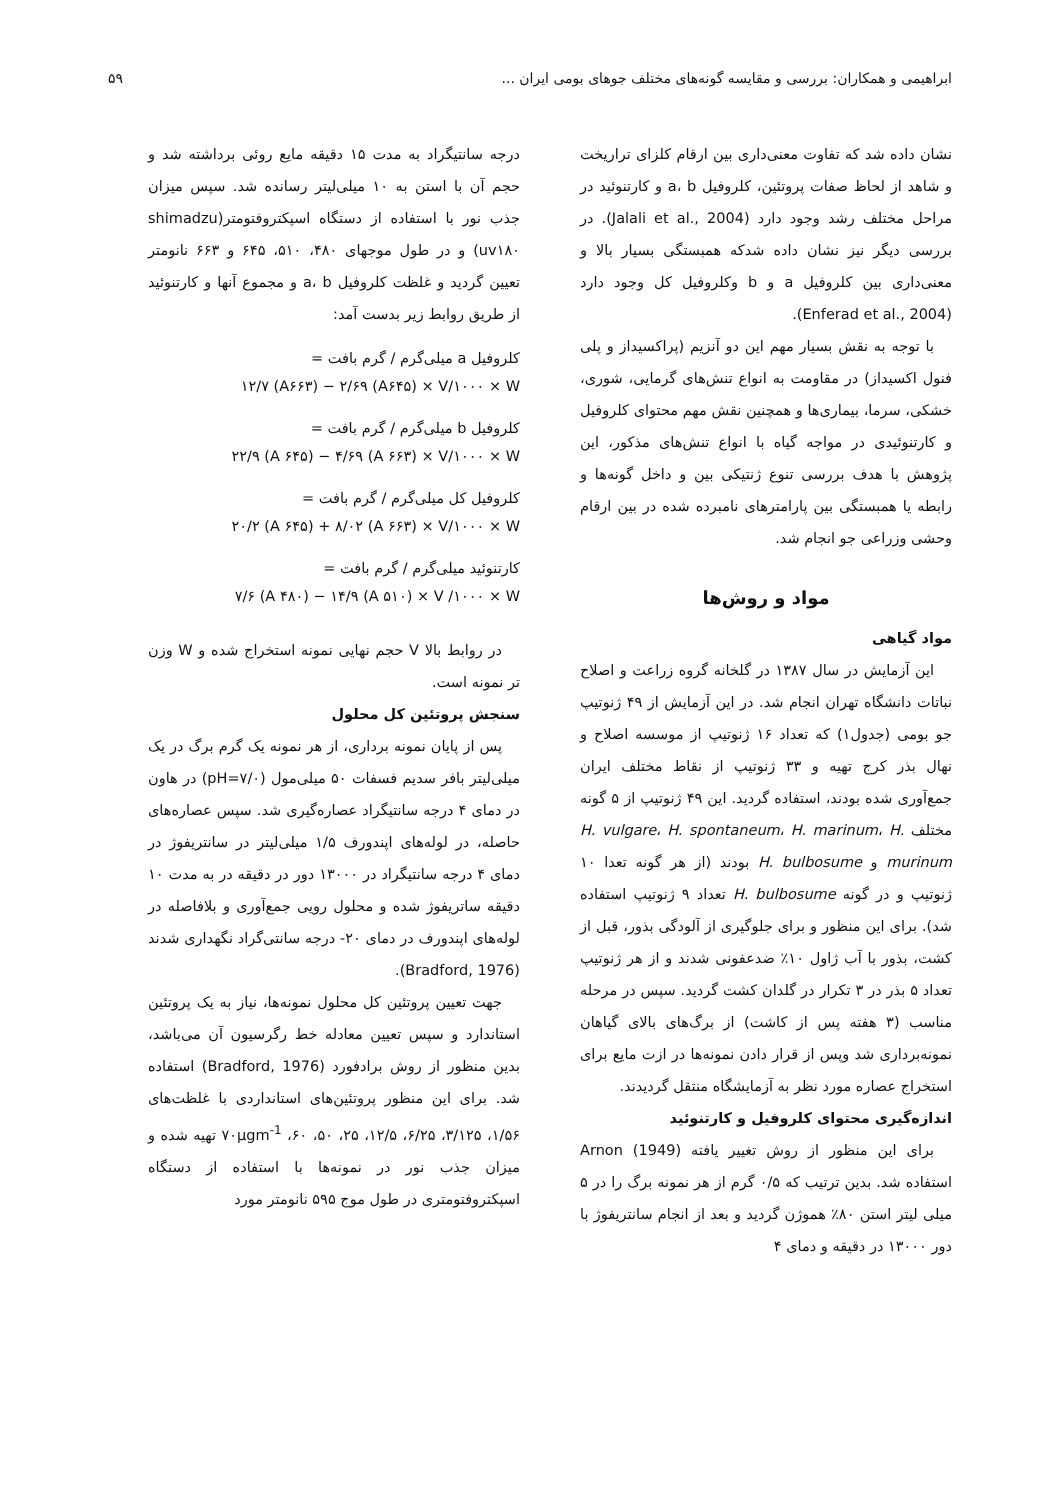ابراهیمی و همکاران: بررسی و مقایسه گونه‌های مختلف جوهای بومی ایران ... ۵۹
نشان داده شد که تفاوت معنی‌داری بین ارقام کلزای تراریخت و شاهد از لحاظ صفات پروتئین، کلروفیل a، b و کارتنوئید در مراحل مختلف رشد وجود دارد (Jalali et al., 2004). در بررسی دیگر نیز نشان داده شدکه همبستگی بسیار بالا و معنی‌داری بین کلروفیل a و b وکلروفیل کل وجود دارد (Enferad et al., 2004).
با توجه به نقش بسیار مهم این دو آنزیم (پراکسیداز و پلی فنول اکسیداز) در مقاومت به انواع تنش‌های گرمایی، شوری، خشکی، سرما، بیماری‌ها و همچنین نقش مهم محتوای کلروفیل و کارتنوئیدی در مواجه گیاه با انواع تنش‌های مذکور، این پژوهش با هدف بررسی تنوع ژنتیکی بین و داخل گونه‌ها و رابطه یا همبستگی بین پارامترهای نامبرده شده در بین ارقام وحشی وزراعی جو انجام شد.
مواد و روش‌ها
مواد گیاهی
این آزمایش در سال ۱۳۸۷ در گلخانه گروه زراعت و اصلاح نباتات دانشگاه تهران انجام شد. در این آزمایش از ۴۹ ژنوتیپ جو بومی (جدول۱) که تعداد ۱۶ ژنوتیپ از موسسه اصلاح و نهال بذر کرج تهیه و ۳۳ ژنوتیپ از نقاط مختلف ایران جمع‌آوری شده بودند، استفاده گردید. این ۴۹ ژنوتیپ از ۵ گونه مختلف H. vulgare، H. spontaneum، H. marinum، H. murinum و H. bulbosume بودند (از هر گونه تعدا ۱۰ ژنوتیپ و در گونه H. bulbosume تعداد ۹ ژنوتیپ استفاده شد). برای این منظور و برای جلوگیری از آلودگی بذور، قبل از کشت، بذور با آب ژاول ۱۰٪ ضدعفونی شدند و از هر ژنوتیپ تعداد ۵ بذر در ۳ تکرار در گلدان کشت گردید. سپس در مرحله مناسب (۳ هفته پس از کاشت) از برگ‌های بالای گیاهان نمونه‌برداری شد وپس از قرار دادن نمونه‌ها در ازت مایع برای استخراج عصاره مورد نظر به آزمایشگاه منتقل گردیدند.
اندازه‌گیری محتوای کلروفیل و کارتنوئید
برای این منظور از روش تغییر یافته Arnon (1949) استفاده شد. بدین ترتیب که ۰/۵ گرم از هر نمونه برگ را در ۵ میلی لیتر استن ۸۰٪ هموژن گردید و بعد از انجام سانتریفوژ با دور ۱۳۰۰۰ در دقیقه و دمای ۴
درجه سانتیگراد به مدت ۱۵ دقیقه مایع روئی برداشته شد و حجم آن با استن به ۱۰ میلی‌لیتر رسانده شد. سپس میزان جذب نور با استفاده از دستگاه اسپکتروفتومتر(shimadzu uv۱۸۰) و در طول موجهای ۴۸۰، ۵۱۰، ۶۴۵ و ۶۶۳ نانومتر تعیین گردید و غلظت کلروفیل a، b و مجموع آنها و کارتنوئید از طریق روابط زیر بدست آمد:
کلروفیل a میلی‌گرم / گرم بافت =
۱۲/۷ (A۶۶۳) − ۲/۶۹ (A۶۴۵) × V/۱۰۰۰ × W
کلروفیل b میلی‌گرم / گرم بافت =
۲۲/۹ (A ۶۴۵) − ۴/۶۹ (A ۶۶۳) × V/۱۰۰۰ × W
کلروفیل کل میلی‌گرم / گرم بافت =
۲۰/۲ (A ۶۴۵) + ۸/۰۲ (A ۶۶۳) × V/۱۰۰۰ × W
کارتنوئید میلی‌گرم / گرم بافت =
۷/۶ (A ۴۸۰) − ۱۴/۹ (A ۵۱۰) × V /۱۰۰۰ × W
در روابط بالا V حجم نهایی نمونه استخراج شده و W وزن تر نمونه است.
سنجش پروتئین کل محلول
پس از پایان نمونه برداری، از هر نمونه یک گرم برگ در یک میلی‌لیتر بافر سدیم فسفات ۵۰ میلی‌مول (pH=۷/۰) در هاون در دمای ۴ درجه سانتیگراد عصاره‌گیری شد. سپس عصاره‌های حاصله، در لوله‌های اپندورف ۱/۵ میلی‌لیتر در سانتریفوژ در دمای ۴ درجه سانتیگراد در ۱۳۰۰۰ دور در دقیقه در به مدت ۱۰ دقیقه ساتریفوژ شده و محلول رویی جمع‌آوری و بلافاصله در لوله‌های اپندورف در دمای ۲۰- درجه سانتی‌گراد نگهداری شدند (Bradford, 1976).
جهت تعیین پروتئین کل محلول نمونه‌ها، نیاز به یک پروتئین استاندارد و سپس تعیین معادله خط رگرسیون آن می‌باشد، بدین منظور از روش برادفورد (Bradford, 1976) استفاده شد. برای این منظور پروتئین‌های استانداردی با غلظت‌های ۱/۵۶، ۳/۱۲۵، ۶/۲۵، ۱۲/۵، ۲۵، ۵۰، ۶۰، ۷۰µgm<sup>-1</sup> تهیه شده و میزان جذب نور در نمونه‌ها با استفاده از دستگاه اسپکتروفتومتری در طول موج ۵۹۵ نانومتر مورد